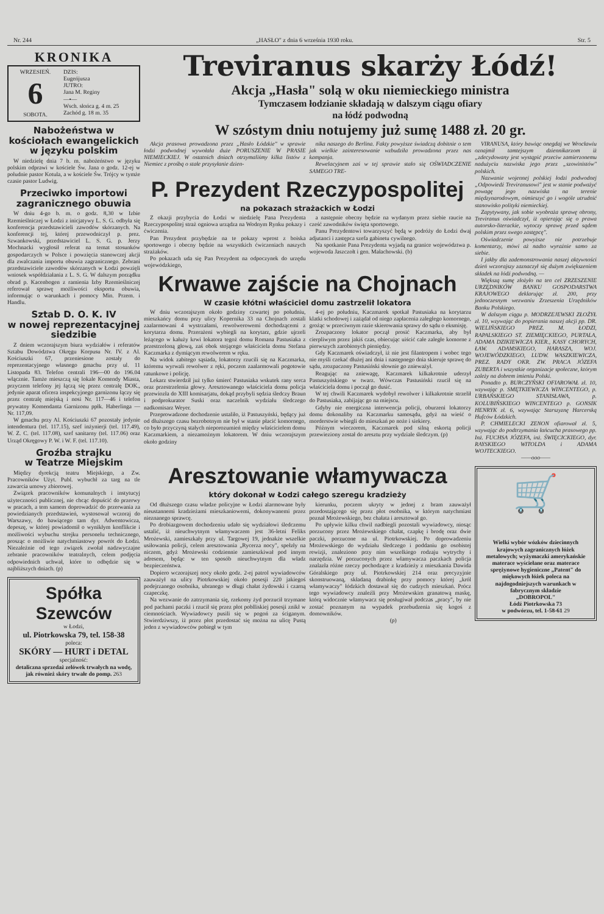Nr. 244 „HASŁO" z dnia 6 września 1930 roku. Str. 5
KRONIKA
WRZESIEŃ.
6
SOBOTA.
DZIS:
Eugeńjusza
JUTRO:
Jana M. Reginy
—•—
Wsch. słońca g. 4 m. 25
Zachód g. 18 m. 35
Nabożeństwa w kościołach ewangelickich w języku polskim
W niedzielę dnia 7 b. m. nabożeństwo w języku polskim odprawi w kościele Św. Jana o godz. 12-ej w południe pastor Kotula, a w kościele Św. Trójcy w tymże czasie pastor Ludwig.
Przeciwko importowi zagranicznego obuwia
W dniu 4-go b. m. o godz. 8,30 w Izbie Rzemieślniczej w Łodzi z inicjatywy L. S. G. odbyła się konferencja przedstawicieli zawodów skórzanych. Na konferencji tej, której przewodniczył p. prez. Szwankowski, przedstawiciel L. S. G. p. Jerzy Mochnacki wygłosił referat na temat stosunków gospodarczych w Polsce i powzięcia stanowczej akcji dla zwalczania importu obuwia zagranicznego. Zebrani przedstawiciele zawodów skórzanych w Łodzi powzięli wniosek współdziałania z L. S. G. W dalszym porządku obrad p. Kacenbogen z ramienia Izby Rzemieślniczej referował sprawę możliwości eksportu obuwia, informując o warunkach i pomocy Min. Przem. i Handlu.
Sztab D. O. K. IV
w nowej reprezentacyjnej siedzibie
Z dniem wczorajszym biura wydziałów i referatów Sztabu Dowództwa Okręgu Korpusu Nr. IV. z Al. Kościuszki 67, przeniesione zostały do reprezentacyjnego własnego gmachu przy ul. 11 Listopada 83. Telefon centrali 196—00 do 196.04 włącznie. Tamże mieszczą się lokale Komendy Miasta, przyczem telefony jej łączą się przez centralę DOK., jedynie aparat oficera inspekcyjnego garnizonu łączy się przez centralę miejską i nosi Nr. 117—46 i telefon prywatny Komendanta Garnizonu ppłk. Haberlinga — Nr. 117,09.
W gmachu przy Al. Kościuszki 67 pozostały jedynie intendentura (tel. 117.15), szef inżynierji (tel. 117.49), W. Z. C. (tel. 117.08), szef sanitarny (tel. 117.06) oraz Urząd Okręgowy P. W. i W. F. (tel. 117.10).
Groźba strajku
w Teatrze Miejskim
Między dyrekcją teatru Miejskiego, a Zw. Pracowników Użyt. Publ. wybuchł za targ na tle zawarcia umowy zbiorowej.
Związek pracowników komunalnych i instytucyj użyteczności publicznej, nie chcąc dopuścić do przerwy w pracach, a tem samem doprowadzić do przerwania za powiedzianych przedstawień, wystosował wczoraj do Warszawy, do bawiącego tam dyr. Adwentowicza, depeszę, w której powiadomił o wynikłym konflikcie i możliwości wybuchu strejku personelu technicznego, prosząc o możliwie natychmiastowy powrót do Łodzi. Niezależnie od tego związek zwołał nadzwyczajne zebranie pracowników teatralnych, celem podjęcia odpowiednich uchwał, które to odbędzie się w najbliższych dniach. (p)
Spółka Szewców
w Łodzi,
ul. Piotrkowska 79, tel. 158-38
poleca:
SKÓRY — HURT i DETAL
specjalność:
detaliczna sprzedaż zelówek trwałych na wodę, jak również skóry trwałe do pomp. 263
Treviranus skarży Łódź!
Akcja „Hasła" solą w oku niemieckiego ministra
Tymczasem łodzianie składają w dalszym ciągu ofiary
na łódź podwodną
W szóstym dniu notujemy już sumę 1488 zł. 20 gr.
Akcja prasowa prowadzona przez „Hasło Łódzkie" w sprawie łodzi podwodnej wywołała duże PORUSZENIE W PRASIE NIEMIECKIEJ. W ostatnich dniach otrzymaliśmy kilka listów z Niemiec z prośbą o stałe przysyłanie dzien-
nika naszego do Berlina. Fakty powyższe świadczą dobitnie o tem jak wielkie zainteresowanie wzbudziła prowadzona przez nas kampanja.
Rewelacyjnem zaś w tej sprawie stało się OŚWIADCZENIE SAMEGO TRE-
P. Prezydent Rzeczypospolitej
na pokazach strażackich w Łodzi
Z okazji przybycia do Łodzi w niedzielę Pana Prezydenta Rzeczypospolitej straż ogniowa urządza na Wodnym Rynku pokazy i ćwiczenia.
Pan Prezydent przybędzie na te pokazy wprost z boiska sportowego i obecny będzie na wszystkich ćwiczeniach naszych strażaków.
Po pokazach uda się Pan Prezydent na odpoczynek do urzędu wojewódzkiego,
a następnie obecny będzie na wydanym przez siebie raucie na cześć zawodników święta sportowego.
Panu Prezydentowi towarzyszyć będą w podróży do Łodzi dwaj adjutanci i zastępca szefa gabinetu cywilnego.
Na spotkanie Pana Prezydenta wyjadą na granice województwa p. wojewoda Jaszczołt i gen. Małachowski. (b)
Krwawe zajście na Chojnach
W czasie kłótni właściciel domu zastrzelił lokatora
W dniu wczorajszym około godziny czwartej po południu, mieszkańcy domu przy ulicy Kopernika 33 na Chojnach zostali zaalarmowani 4 wystrzałami, rewolwerowemi dochodzącemi z korytarza domu. Przerażeni wybiegli na korytarz, gdzie ujrzeli leżącego w kałuży krwi lokatora tegoż domu Romana Pastusiaka z przestrzeloną głową, zaś obok stojącego właściciela domu Stefana Kaczmarka z dymiącym rewolwerem w ręku.
Na widok zabitego sąsiada, lokatorzy rzucili się na Kaczmarka, któremu wyrwali rewolwer z ręki, poczem zaalarmowali pogotowie ratunkowe i policję.
Lekarz stwierdził już tylko śmierć Pastusiaka wskutek rany serca oraz przestrzelenia głowy. Aresztowanego właściciela domu policja przewiozła do XIII komisarjatu, dokąd przybyli sędzia śledczy Braun i podprokurator Suski oraz naczelnik wydziału śledczego nadkomisarz Weyer.
Przeprowadzone dochodzenie ustaliło, iż Pastuszyński, będący już od dłuższego czasu bezrobotnym nie był w stanie płacić komornego, co było przyczyną stałych nieporozumień między właścicielem domu Kaczmarkiem, a niezamożnym lokatorem. W dniu wczorajszym około godziny
4-ej po południu, Kaczmarek spotkał Pastusiaka na korytarzu klatki schodowej i zażądał od niego zapłacenia zaległego komornego, grożąc w przeciwnym razie skierowania sprawy do sądu o eksmisję.
Zrozpaczony lokator począł prosić Kaczmarka, aby był cierpliwym przez jakiś czas, obiecując uiścić całe zaległe komorne z pierwszych zarobionych pieniędzy.
Gdy Kaczmarek oświadczył, iż nie jest filantropem i wobec tego nie myśli czekać dłużej ani dnia i następnego dnia skieruje sprawę do sądu, zrozpaczony Pastusiński słownie go znieważył.
Reagując na zniewagę, Kaczmarek kilkakrotnie uderzył Pastuszyńskiego w twarz. Wówczas Pastusiński rzucił się na właściciela domu i począł go dusić.
W tej chwili Kaczmarek wydobył rewolwer i kilkakrotnie strzelił do Pastusiaka, zabijając go na miejscu.
Gdyby nie energiczna interwencja policji, oburzeni lokatorzy domu dokonaliby na Kaczmarku samosądu, gdyż na wieść o morderstwie wbiegli do mieszkań po noże i siekiery.
Późnym wieczorem, Kaczmarek pod silną eskortą policji przewieziony został do aresztu przy wydziale śledczym. (p)
VIRANUSA, który bawiąc onegdaj we Wrocławiu oznajmił tamtejszym dziennikarzom iż „zdecydowany jest wystąpić przeciw zamierzonemu nadużyciu nazwiska jego przez „szowinistów" polskich.
Nazwanie wojennej polskiej łodzi podwodnej „Odpowiedź Treviranusowi" jest w stanie podważyć powagę jego nazwiska na terenie międzynarodowym, ośmieszyć go i wogóle utrudnić stanowisko polityki niemieckiej.
Zapytywany, jak sobie wyobraża sprawę obrony, Treviranus oświadczył, iż opierając się o prawa autorsko-literackie, wytoczy sprawę przed sądem polskim przez swego zastępcę".
Oświadczenie powyższe nie potrzebuje komentarzy, mówi aż nadto wyraźnie samo za siebie.
I jakby dla zademonstrowania naszej aktywności dzień wczorajszy zaznaczył się dużym zwiększeniem składek na łódź podwodną. —
Większą sumę złożyło na ten cel ZRZESZENIE URZĘDNIKÓW BANKU GOSPODARSTWA KRAJOWEGO deklarując zł. 200, przy jednoczesnym wezwaniu Zrzeszenia Urzędników Banku Polskiego.
W dalszym ciągu p. MODRZEJEWSKI ZŁOŻYŁ zł. 10, wzywając do popierania naszej akcji pp. DR. WIELIŃSKIEGO PREZ. M. ŁODZI, RAPALSKIEGO ST. ZIEMIĘCKIEGO, PURTALA, ADAMA DZIKIEWICZA KIER., KASY CHORYCH, ŁAW. ADAMSKIEGO, HARASZA, WOJ. WOJEWÓDZKIEGO, LUDW. WASZKIEWICZA, PREZ. RADY OKR. ZW. PRACA JÓZEFA ZUBERTA i wszystkie organizacje społeczne, którym zależy na dobrem imieniu Polski.
Ponadto p. BURCZYŃSKI OFIAROWAŁ zł. 10, wzywając p. SMĘTKIEWICZA WINCENTEGO, p. URBAŃSKIEGO STANISŁAWA, p. KOLUBIŃSKIEGO WINCENTEGO p. GONSIK HENRYK zł. 6, wzywając Starszyznę Harcerską Hufców Łódzkich.
P. CHMIELECKI ZENON ofiarował zł. 5, wzywając do podtrzymania łańcucha prasowego pp. Inż. FUCHSA JÓZEFA, inż. ŚWIĘCICKIEGO, dyr. RAYSKIEGO WITOLDA i ADAMA WOJTECKIEGO.
——ooo——
Aresztowanie włamywacza
który dokonał w Łodzi całego szeregu kradzieży
Od dłuższego czasu władze policyjne w Łodzi alarmowane były nieustannemi kradzieżami mieszkaniowemi, dokonywanemi przez nieznanego sprawcę.
Po drobiazgowem dochodzeniu udało się wydziałowi śledczemu ustalić, iż nieuchwytnym włamywaczem jest 36-letni Feliks Mrożewski, zamieszkały przy ul. Targowej 19, jednakże wszelkie usiłowania policji, celem aresztowania „Rycerza nocy", spełzły na niczem, gdyż Mrożewski codziennie zamieszkiwał pod innym adresem, będąc w ten sposób nieuchwytnym dla władz bezpieczeństwa.
Dopiero wczorajszej nocy około godz. 2-ej patrol wywiadowców zauważył na ulicy Piotrkowskiej około posesji 220 jakiegoś podejrzanego osobnika, ubranego w długi chałat żydowski i czarną czapeczkę.
Na wezwanie do zatrzymania się, rzekomy żyd porzucił trzymane pod pachami paczki i rzucił się przez płot poblliskiej posesji znikł w ciemnościach. Wywiadowcy pusili się w pogoń za ściganym. Stwierdziwszy, iż przez płot przedostać się można na ulicę Pustą jeden z wywiadowców pobiegł w tym
kierunku, poczem ukryty w jednej z bram zauważył przedostającego się przez płot osobnika, w którym natychmiast poznał Mrożewskiego, bez chałata i aresztował go.
Po upływie kilku chwil nadbiegli pozostali wywiadowcy, niosąc porzucony przez Mrożewskiego chałat, czapkę i brodę oraz dwie paczki, porzucone na ul. Piotrkowskiej. Po doprowadzeniu Mrożewskiego do wydziału śledczego i poddaniu go osobistej rewizji, znaleziono przy nim wszelkiego rodzaju wytrychy i narzędzia. W porzuconych przez włamywacza paczkach policja znalazła różne rzeczy pochodzące z kradzieży z mieszkania Dawida Góralskiego przy ul. Piotrkowskiej 214 oraz precyzyjnie skonstruowaną, składaną drabinkę przy pomocy której „król włamywaczy" łódzkich dostawał się do cudzych mieszkań. Prócz tego wywiadowcy znaleźli przy Mrożewskim granatową maskę, którą widocznie włamywacz się posługiwał podczas „pracy", by nie zostać poznanym na wypadek przebudzenia się kogoś z domowników.
(p)
🛒
Wielki wybór wózków dziecinnych krajowych zagranicznych łóżek metalowych; wyżymaczki amerykańskie materace wyściełane oraz materace sprężynowe hygieniczne „Patent" do miękowych łóżek poleca na najdogodniejszych warunkach w fabrycznym składzie
„DOBROPOL"
Łódź Piotrkowska 73
w podwórzu, tel. 1-58-61 29